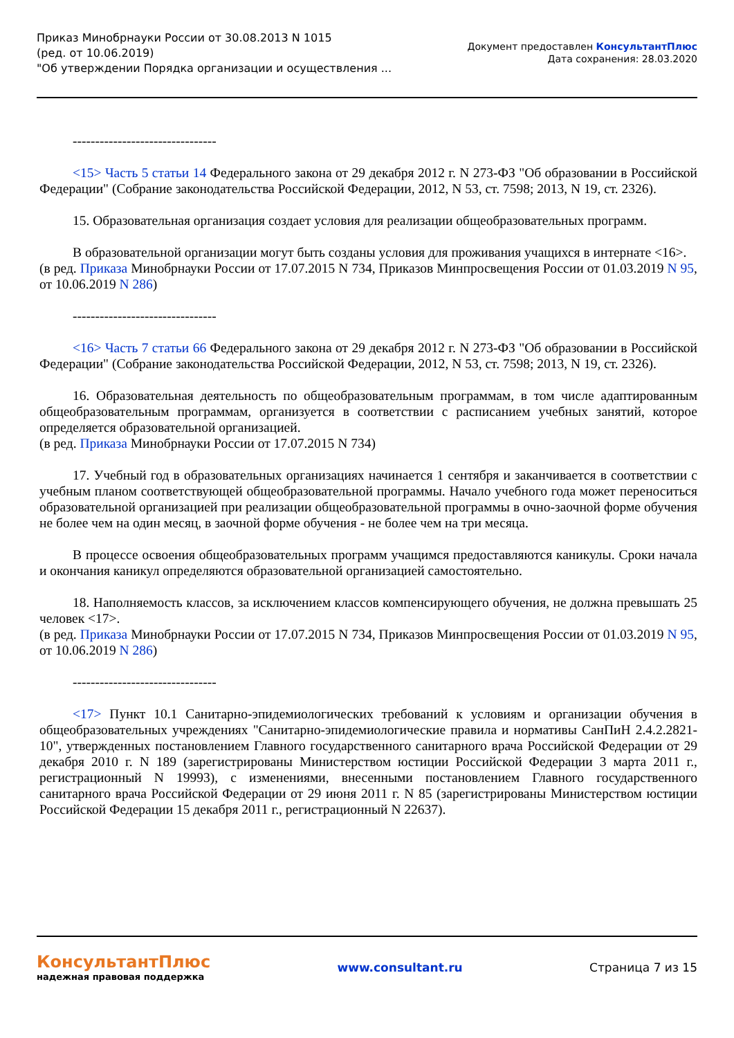Приказ Минобрнауки России от 30.08.2013 N 1015
(ред. от 10.06.2019)
"Об утверждении Порядка организации и осуществления ...
Документ предоставлен КонсультантПлюс
Дата сохранения: 28.03.2020
--------------------------------
<15> Часть 5 статьи 14 Федерального закона от 29 декабря 2012 г. N 273-ФЗ "Об образовании в Российской Федерации" (Собрание законодательства Российской Федерации, 2012, N 53, ст. 7598; 2013, N 19, ст. 2326).
15. Образовательная организация создает условия для реализации общеобразовательных программ.
В образовательной организации могут быть созданы условия для проживания учащихся в интернате <16>.
(в ред. Приказа Минобрнауки России от 17.07.2015 N 734, Приказов Минпросвещения России от 01.03.2019 N 95, от 10.06.2019 N 286)
--------------------------------
<16> Часть 7 статьи 66 Федерального закона от 29 декабря 2012 г. N 273-ФЗ "Об образовании в Российской Федерации" (Собрание законодательства Российской Федерации, 2012, N 53, ст. 7598; 2013, N 19, ст. 2326).
16. Образовательная деятельность по общеобразовательным программам, в том числе адаптированным общеобразовательным программам, организуется в соответствии с расписанием учебных занятий, которое определяется образовательной организацией.
(в ред. Приказа Минобрнауки России от 17.07.2015 N 734)
17. Учебный год в образовательных организациях начинается 1 сентября и заканчивается в соответствии с учебным планом соответствующей общеобразовательной программы. Начало учебного года может переноситься образовательной организацией при реализации общеобразовательной программы в очно-заочной форме обучения не более чем на один месяц, в заочной форме обучения - не более чем на три месяца.
В процессе освоения общеобразовательных программ учащимся предоставляются каникулы. Сроки начала и окончания каникул определяются образовательной организацией самостоятельно.
18. Наполняемость классов, за исключением классов компенсирующего обучения, не должна превышать 25 человек <17>.
(в ред. Приказа Минобрнауки России от 17.07.2015 N 734, Приказов Минпросвещения России от 01.03.2019 N 95, от 10.06.2019 N 286)
--------------------------------
<17> Пункт 10.1 Санитарно-эпидемиологических требований к условиям и организации обучения в общеобразовательных учреждениях "Санитарно-эпидемиологические правила и нормативы СанПиН 2.4.2.2821-10", утвержденных постановлением Главного государственного санитарного врача Российской Федерации от 29 декабря 2010 г. N 189 (зарегистрированы Министерством юстиции Российской Федерации 3 марта 2011 г., регистрационный N 19993), с изменениями, внесенными постановлением Главного государственного санитарного врача Российской Федерации от 29 июня 2011 г. N 85 (зарегистрированы Министерством юстиции Российской Федерации 15 декабря 2011 г., регистрационный N 22637).
КонсультантПлюс
надежная правовая поддержка
www.consultant.ru Страница 7 из 15